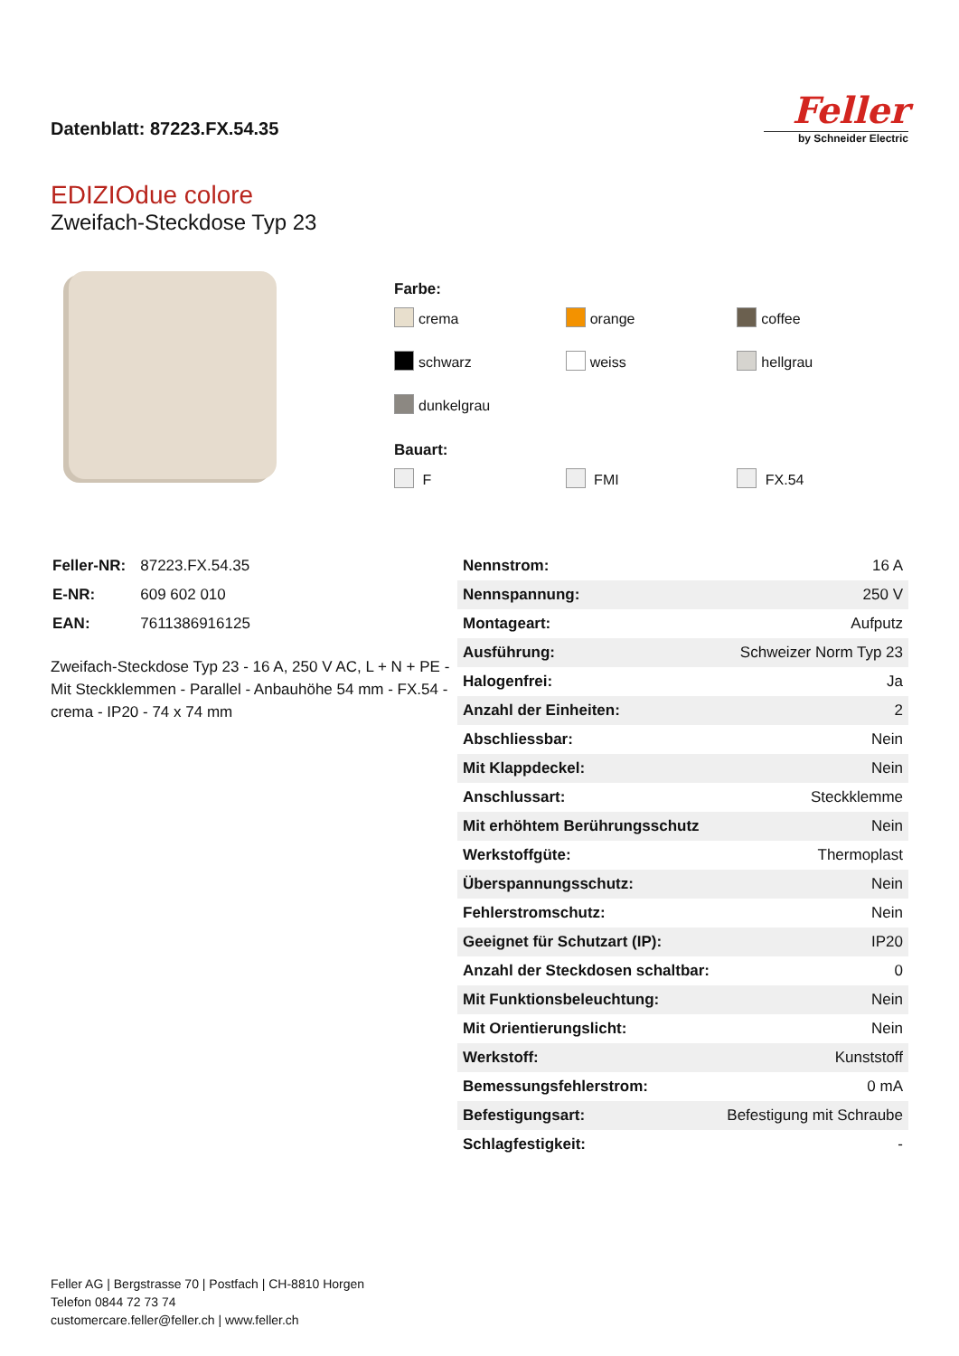Datenblatt: 87223.FX.54.35
Feller
by Schneider Electric
EDIZIOdue colore
Zweifach-Steckdose Typ 23
Farbe:
crema
orange
coffee
schwarz
weiss
hellgrau
dunkelgrau
Bauart:
F
FMI
FX.54
| Feller-NR: | 87223.FX.54.35 |
| E-NR: | 609 602 010 |
| EAN: | 7611386916125 |
Zweifach-Steckdose Typ 23 - 16 A, 250 V AC, L + N + PE - Mit Steckklemmen - Parallel - Anbauhöhe 54 mm - FX.54 - crema - IP20 - 74 x 74 mm
| Nennstrom: | 16 A |
| Nennspannung: | 250 V |
| Montageart: | Aufputz |
| Ausführung: | Schweizer Norm Typ 23 |
| Halogenfrei: | Ja |
| Anzahl der Einheiten: | 2 |
| Abschliessbar: | Nein |
| Mit Klappdeckel: | Nein |
| Anschlussart: | Steckklemme |
| Mit erhöhtem Berührungsschutz | Nein |
| Werkstoffgüte: | Thermoplast |
| Überspannungsschutz: | Nein |
| Fehlerstromschutz: | Nein |
| Geeignet für Schutzart (IP): | IP20 |
| Anzahl der Steckdosen schaltbar: | 0 |
| Mit Funktionsbeleuchtung: | Nein |
| Mit Orientierungslicht: | Nein |
| Werkstoff: | Kunststoff |
| Bemessungsfehlerstrom: | 0 mA |
| Befestigungsart: | Befestigung mit Schraube |
| Schlagfestigkeit: | - |
Feller AG | Bergstrasse 70 | Postfach | CH-8810 Horgen
Telefon 0844 72 73 74
customercare.feller@feller.ch | www.feller.ch